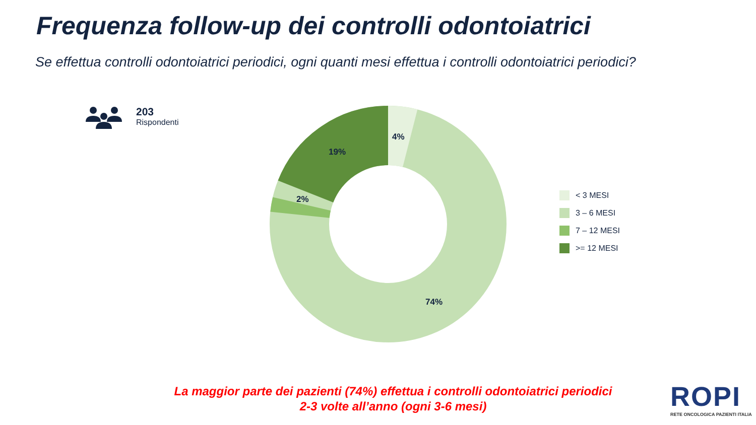Frequenza follow-up dei controlli odontoiatrici
Se effettua controlli odontoiatrici periodici, ogni quanti mesi effettua i controlli odontoiatrici periodici?
203
Rispondenti
4%
19%
2%
74%
< 3 MESI
3 – 6 MESI
7 – 12 MESI
>= 12 MESI
La maggior parte dei pazienti (74%) effettua i controlli odontoiatrici periodici
2-3 volte all’anno (ogni 3-6 mesi)
ROPI
RETE ONCOLOGICA PAZIENTI ITALIA